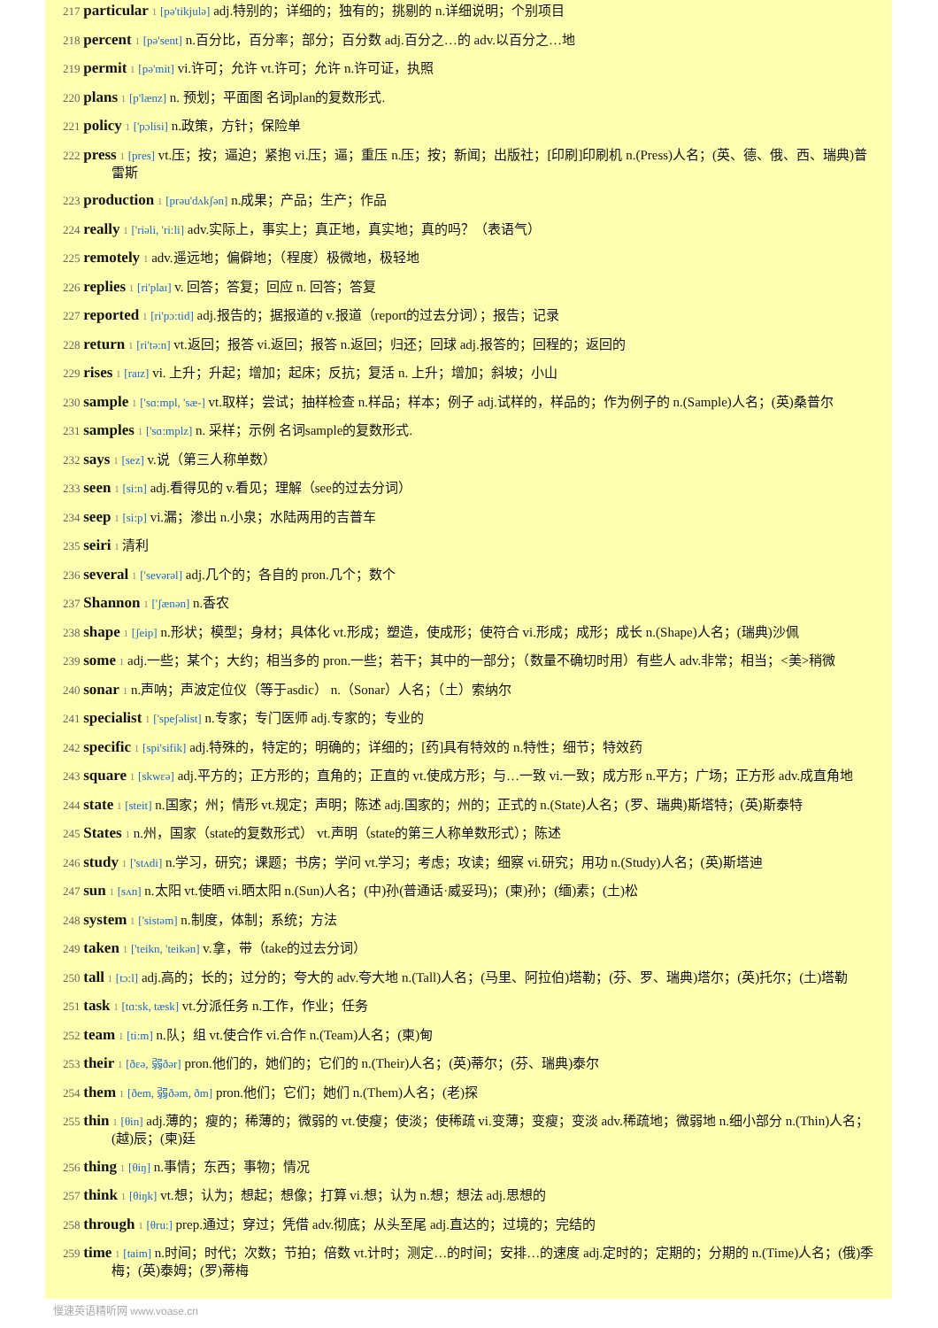217 particular 1 [pə'tikjulə] adj.特别的；详细的；独有的；挑剔的 n.详细说明；个别项目
218 percent 1 [pə'sent] n.百分比，百分率；部分；百分数 adj.百分之…的 adv.以百分之…地
219 permit 1 [pə'mit] vi.许可；允许 vt.许可；允许 n.许可证，执照
220 plans 1 [p'lænz] n. 预划；平面图 名词plan的复数形式.
221 policy 1 ['pɔlisi] n.政策，方针；保险单
222 press 1 [pres] vt.压；按；逼迫；紧抱 vi.压；逼；重压 n.压；按；新闻；出版社；[印刷]印刷机 n.(Press)人名；(英、德、俄、西、瑞典)普雷斯
223 production 1 [prəu'dʌkʃən] n.成果；产品；生产；作品
224 really 1 ['riəli, 'ri:li] adv.实际上，事实上；真正地，真实地；真的吗？（表语气）
225 remotely 1 adv.遥远地；偏僻地；（程度）极微地，极轻地
226 replies 1 [ri'plaɪ] v. 回答；答复；回应 n. 回答；答复
227 reported 1 [ri'pɔ:tid] adj.报告的；据报道的 v.报道（report的过去分词）；报告；记录
228 return 1 [ri'tə:n] vt.返回；报答 vi.返回；报答 n.返回；归还；回球 adj.报答的；回程的；返回的
229 rises 1 [raɪz] vi. 上升；升起；增加；起床；反抗；复活 n. 上升；增加；斜坡；小山
230 sample 1 ['sɑ:mpl, 'sæ-] vt.取样；尝试；抽样检查 n.样品；样本；例子 adj.试样的，样品的；作为例子的 n.(Sample)人名；(英)桑普尔
231 samples 1 ['sɑ:mplz] n. 采样；示例 名词sample的复数形式.
232 says 1 [sez] v.说（第三人称单数）
233 seen 1 [si:n] adj.看得见的 v.看见；理解（see的过去分词）
234 seep 1 [si:p] vi.漏；渗出 n.小泉；水陆两用的吉普车
235 seiri 1 清利
236 several 1 ['sevərəl] adj.几个的；各自的 pron.几个；数个
237 Shannon 1 ['ʃænən] n.香农
238 shape 1 [ʃeip] n.形状；模型；身材；具体化 vt.形成；塑造，使成形；使符合 vi.形成；成形；成长 n.(Shape)人名；(瑞典)沙佩
239 some 1 adj.一些；某个；大约；相当多的 pron.一些；若干；其中的一部分；（数量不确切时用）有些人 adv.非常；相当；<美>稍微
240 sonar 1 n.声呐；声波定位仪（等于asdic） n.（Sonar）人名；（土）索纳尔
241 specialist 1 ['speʃəlist] n.专家；专门医师 adj.专家的；专业的
242 specific 1 [spi'sifik] adj.特殊的，特定的；明确的；详细的；[药]具有特效的 n.特性；细节；特效药
243 square 1 [skwεə] adj.平方的；正方形的；直角的；正直的 vt.使成方形；与…一致 vi.一致；成方形 n.平方；广场；正方形 adv.成直角地
244 state 1 [steit] n.国家；州；情形 vt.规定；声明；陈述 adj.国家的；州的；正式的 n.(State)人名；(罗、瑞典)斯塔特；(英)斯泰特
245 States 1 n.州，国家（state的复数形式） vt.声明（state的第三人称单数形式）；陈述
246 study 1 ['stʌdi] n.学习，研究；课题；书房；学问 vt.学习；考虑；攻读；细察 vi.研究；用功 n.(Study)人名；(英)斯塔迪
247 sun 1 [sʌn] n.太阳 vt.使晒 vi.晒太阳 n.(Sun)人名；(中)孙(普通话·威妥玛)；(柬)孙；(缅)素；(土)松
248 system 1 ['sistəm] n.制度，体制；系统；方法
249 taken 1 ['teikn, 'teikən] v.拿，带（take的过去分词）
250 tall 1 [tɔ:l] adj.高的；长的；过分的；夸大的 adv.夸大地 n.(Tall)人名；(马里、阿拉伯)塔勒；(芬、罗、瑞典)塔尔；(英)托尔；(土)塔勒
251 task 1 [tɑ:sk, tæsk] vt.分派任务 n.工作，作业；任务
252 team 1 [ti:m] n.队；组 vt.使合作 vi.合作 n.(Team)人名；(柬)甸
253 their 1 [ðεə, 弱ðər] pron.他们的，她们的；它们的 n.(Their)人名；(英)蒂尔；(芬、瑞典)泰尔
254 them 1 [ðem, 弱ðəm, ðm] pron.他们；它们；她们 n.(Them)人名；(老)探
255 thin 1 [θin] adj.薄的；瘦的；稀薄的；微弱的 vt.使瘦；使淡；使稀疏 vi.变薄；变瘦；变淡 adv.稀疏地；微弱地 n.细小部分 n.(Thin)人名；(越)辰；(柬)廷
256 thing 1 [θiŋ] n.事情；东西；事物；情况
257 think 1 [θiŋk] vt.想；认为；想起；想像；打算 vi.想；认为 n.想；想法 adj.思想的
258 through 1 [θru:] prep.通过；穿过；凭借 adv.彻底；从头至尾 adj.直达的；过境的；完结的
259 time 1 [taim] n.时间；时代；次数；节拍；倍数 vt.计时；测定…的时间；安排…的速度 adj.定时的；定期的；分期的 n.(Time)人名；(俄)季梅；(英)泰姆；(罗)蒂梅
慢速英语精听网 www.voase.cn